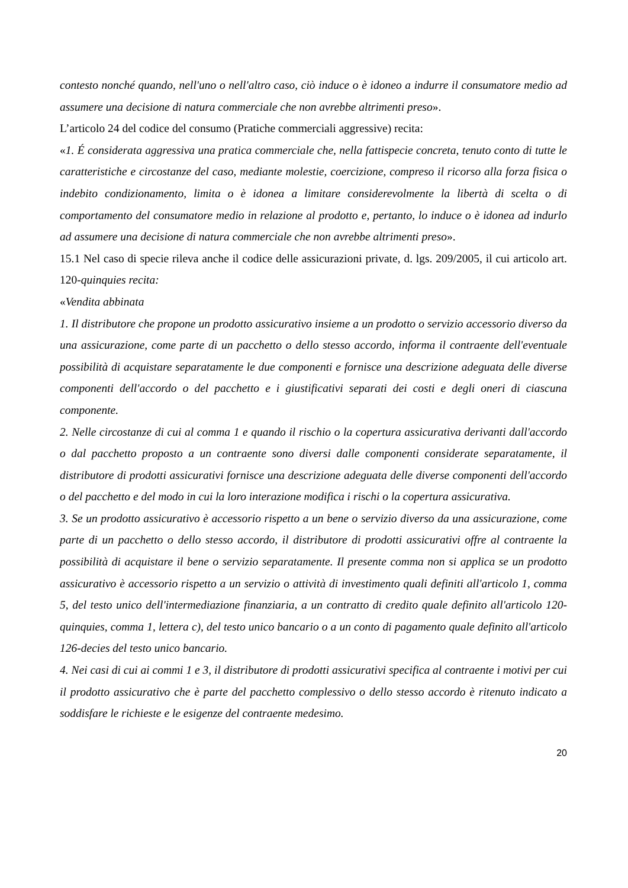contesto nonché quando, nell'uno o nell'altro caso, ciò induce o è idoneo a indurre il consumatore medio ad assumere una decisione di natura commerciale che non avrebbe altrimenti preso».
L’articolo 24 del codice del consumo (Pratiche commerciali aggressive) recita:
«1. É considerata aggressiva una pratica commerciale che, nella fattispecie concreta, tenuto conto di tutte le caratteristiche e circostanze del caso, mediante molestie, coercizione, compreso il ricorso alla forza fisica o indebito condizionamento, limita o è idonea a limitare considerevolmente la libertà di scelta o di comportamento del consumatore medio in relazione al prodotto e, pertanto, lo induce o è idonea ad indurlo ad assumere una decisione di natura commerciale che non avrebbe altrimenti preso».
15.1 Nel caso di specie rileva anche il codice delle assicurazioni private, d. lgs. 209/2005, il cui articolo art. 120-quinquies recita:
«Vendita abbinata
1. Il distributore che propone un prodotto assicurativo insieme a un prodotto o servizio accessorio diverso da una assicurazione, come parte di un pacchetto o dello stesso accordo, informa il contraente dell'eventuale possibilità di acquistare separatamente le due componenti e fornisce una descrizione adeguata delle diverse componenti dell'accordo o del pacchetto e i giustificativi separati dei costi e degli oneri di ciascuna componente.
2. Nelle circostanze di cui al comma 1 e quando il rischio o la copertura assicurativa derivanti dall'accordo o dal pacchetto proposto a un contraente sono diversi dalle componenti considerate separatamente, il distributore di prodotti assicurativi fornisce una descrizione adeguata delle diverse componenti dell'accordo o del pacchetto e del modo in cui la loro interazione modifica i rischi o la copertura assicurativa.
3. Se un prodotto assicurativo è accessorio rispetto a un bene o servizio diverso da una assicurazione, come parte di un pacchetto o dello stesso accordo, il distributore di prodotti assicurativi offre al contraente la possibilità di acquistare il bene o servizio separatamente. Il presente comma non si applica se un prodotto assicurativo è accessorio rispetto a un servizio o attività di investimento quali definiti all'articolo 1, comma 5, del testo unico dell'intermediazione finanziaria, a un contratto di credito quale definito all'articolo 120-quinquies, comma 1, lettera c), del testo unico bancario o a un conto di pagamento quale definito all'articolo 126-decies del testo unico bancario.
4. Nei casi di cui ai commi 1 e 3, il distributore di prodotti assicurativi specifica al contraente i motivi per cui il prodotto assicurativo che è parte del pacchetto complessivo o dello stesso accordo è ritenuto indicato a soddisfare le richieste e le esigenze del contraente medesimo.
20